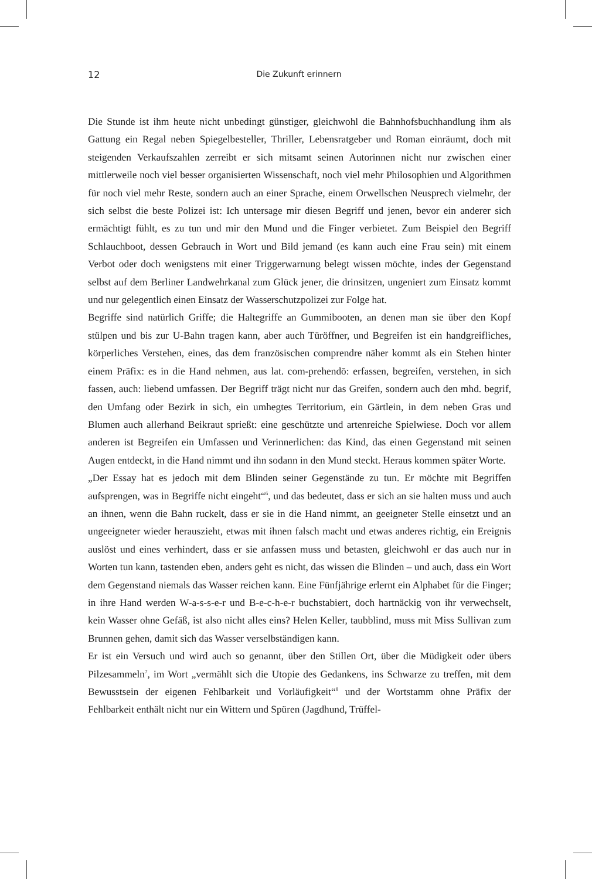12
Die Zukunft erinnern
Die Stunde ist ihm heute nicht unbedingt günstiger, gleichwohl die Bahnhofsbuchhandlung ihm als Gattung ein Regal neben Spiegelbesteller, Thriller, Lebensratgeber und Roman einräumt, doch mit steigenden Verkaufszahlen zerreibt er sich mitsamt seinen Autorinnen nicht nur zwischen einer mittlerweile noch viel besser organisierten Wissenschaft, noch viel mehr Philosophien und Algorithmen für noch viel mehr Reste, sondern auch an einer Sprache, einem Orwellschen Neusprech vielmehr, der sich selbst die beste Polizei ist: Ich untersage mir diesen Begriff und jenen, bevor ein anderer sich ermächtigt fühlt, es zu tun und mir den Mund und die Finger verbietet. Zum Beispiel den Begriff Schlauchboot, dessen Gebrauch in Wort und Bild jemand (es kann auch eine Frau sein) mit einem Verbot oder doch wenigstens mit einer Triggerwarnung belegt wissen möchte, indes der Gegenstand selbst auf dem Berliner Landwehrkanal zum Glück jener, die drinsitzen, ungeniert zum Einsatz kommt und nur gelegentlich einen Einsatz der Wasserschutzpolizei zur Folge hat.
Begriffe sind natürlich Griffe; die Haltegriffe an Gummibooten, an denen man sie über den Kopf stülpen und bis zur U-Bahn tragen kann, aber auch Türöffner, und Begreifen ist ein handgreifliches, körperliches Verstehen, eines, das dem französischen comprendre näher kommt als ein Stehen hinter einem Präfix: es in die Hand nehmen, aus lat. com-prehendō: erfassen, begreifen, verstehen, in sich fassen, auch: liebend umfassen. Der Begriff trägt nicht nur das Greifen, sondern auch den mhd. begrif, den Umfang oder Bezirk in sich, ein umhegtes Territorium, ein Gärtlein, in dem neben Gras und Blumen auch allerhand Beikraut sprießt: eine geschützte und artenreiche Spielwiese. Doch vor allem anderen ist Begreifen ein Umfassen und Verinnerlichen: das Kind, das einen Gegenstand mit seinen Augen entdeckt, in die Hand nimmt und ihn sodann in den Mund steckt. Heraus kommen später Worte.
„Der Essay hat es jedoch mit dem Blinden seiner Gegenstände zu tun. Er möchte mit Begriffen aufsprengen, was in Begriffe nicht eingeht“<sup>6</sup>, und das bedeutet, dass er sich an sie halten muss und auch an ihnen, wenn die Bahn ruckelt, dass er sie in die Hand nimmt, an geeigneter Stelle einsetzt und an ungeeigneter wieder herauszieht, etwas mit ihnen falsch macht und etwas anderes richtig, ein Ereignis auslöst und eines verhindert, dass er sie anfassen muss und betasten, gleichwohl er das auch nur in Worten tun kann, tastenden eben, anders geht es nicht, das wissen die Blinden – und auch, dass ein Wort dem Gegenstand niemals das Wasser reichen kann. Eine Fünfjährige erlernt ein Alphabet für die Finger; in ihre Hand werden W-a-s-s-e-r und B-e-c-h-e-r buchstabiert, doch hartnäckig von ihr verwechselt, kein Wasser ohne Gefäß, ist also nicht alles eins? Helen Keller, taubblind, muss mit Miss Sullivan zum Brunnen gehen, damit sich das Wasser verselbständigen kann.
Er ist ein Versuch und wird auch so genannt, über den Stillen Ort, über die Müdigkeit oder übers Pilzesammeln<sup>7</sup>, im Wort „vermählt sich die Utopie des Gedankens, ins Schwarze zu treffen, mit dem Bewusstsein der eigenen Fehlbarkeit und Vorläufigkeit“<sup>8</sup> und der Wortstamm ohne Präfix der Fehlbarkeit enthält nicht nur ein Wittern und Spüren (Jagdhund, Trüffel-